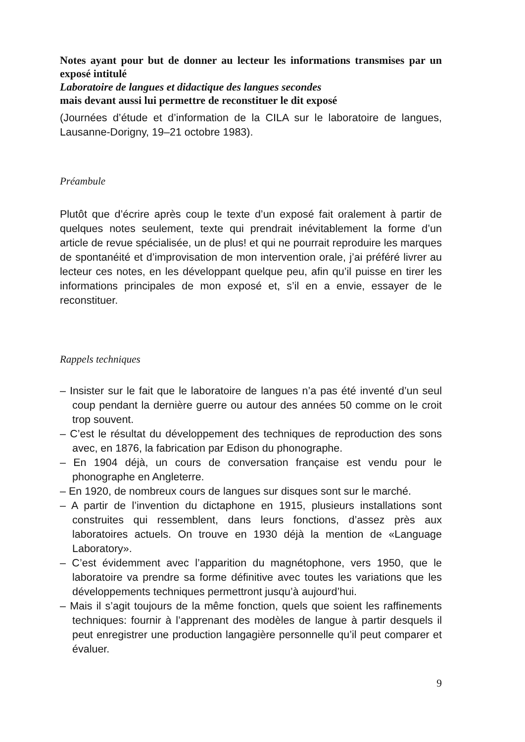Notes ayant pour but de donner au lecteur les informations transmises par un exposé intitulé
Laboratoire de langues et didactique des langues secondes
mais devant aussi lui permettre de reconstituer le dit exposé
(Journées d’étude et d’information de la CILA sur le laboratoire de langues, Lausanne-Dorigny, 19–21 octobre 1983).
Préambule
Plutôt que d’écrire après coup le texte d’un exposé fait oralement à partir de quelques notes seulement, texte qui prendrait inévitablement la forme d’un article de revue spécialisée, un de plus! et qui ne pourrait reproduire les marques de spontanéité et d’improvisation de mon intervention orale, j’ai préféré livrer au lecteur ces notes, en les développant quelque peu, afin qu’il puisse en tirer les informations principales de mon exposé et, s’il en a envie, essayer de le reconstituer.
Rappels techniques
– Insister sur le fait que le laboratoire de langues n’a pas été inventé d’un seul coup pendant la dernière guerre ou autour des années 50 comme on le croit trop souvent.
– C’est le résultat du développement des techniques de reproduction des sons avec, en 1876, la fabrication par Edison du phonographe.
– En 1904 déjà, un cours de conversation française est vendu pour le phonographe en Angleterre.
– En 1920, de nombreux cours de langues sur disques sont sur le marché.
– A partir de l’invention du dictaphone en 1915, plusieurs installations sont construites qui ressemblent, dans leurs fonctions, d’assez près aux laboratoires actuels. On trouve en 1930 déjà la mention de «Language Laboratory».
– C’est évidemment avec l’apparition du magnétophone, vers 1950, que le laboratoire va prendre sa forme définitive avec toutes les variations que les développements techniques permettront jusqu’à aujourd’hui.
– Mais il s’agit toujours de la même fonction, quels que soient les raffinements techniques: fournir à l’apprenant des modèles de langue à partir desquels il peut enregistrer une production langagière personnelle qu’il peut comparer et évaluer.
9